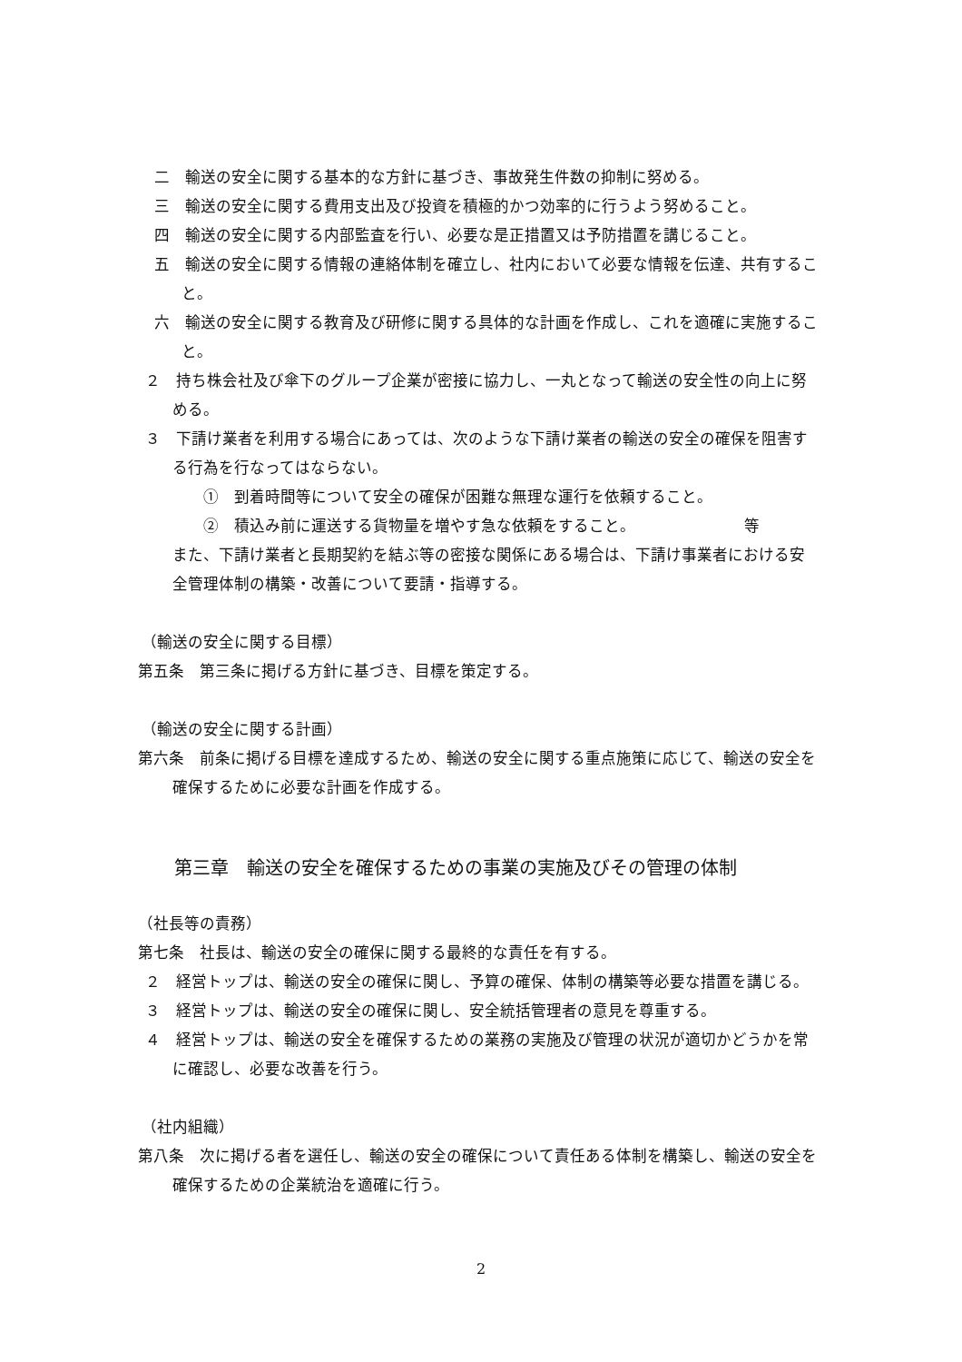二　輸送の安全に関する基本的な方針に基づき、事故発生件数の抑制に努める。
三　輸送の安全に関する費用支出及び投資を積極的かつ効率的に行うよう努めること。
四　輸送の安全に関する内部監査を行い、必要な是正措置又は予防措置を講じること。
五　輸送の安全に関する情報の連絡体制を確立し、社内において必要な情報を伝達、共有すること。
六　輸送の安全に関する教育及び研修に関する具体的な計画を作成し、これを適確に実施すること。
２　持ち株会社及び傘下のグループ企業が密接に協力し、一丸となって輸送の安全性の向上に努める。
３　下請け業者を利用する場合にあっては、次のような下請け業者の輸送の安全の確保を阻害する行為を行なってはならない。
①　到着時間等について安全の確保が困難な無理な運行を依頼すること。
②　積込み前に運送する貨物量を増やす急な依頼をすること。 等
また、下請け業者と長期契約を結ぶ等の密接な関係にある場合は、下請け事業者における安全管理体制の構築・改善について要請・指導する。
（輸送の安全に関する目標）
第五条　第三条に掲げる方針に基づき、目標を策定する。
（輸送の安全に関する計画）
第六条　前条に掲げる目標を達成するため、輸送の安全に関する重点施策に応じて、輸送の安全を確保するために必要な計画を作成する。
第三章　輸送の安全を確保するための事業の実施及びその管理の体制
（社長等の責務）
第七条　社長は、輸送の安全の確保に関する最終的な責任を有する。
２　経営トップは、輸送の安全の確保に関し、予算の確保、体制の構築等必要な措置を講じる。
３　経営トップは、輸送の安全の確保に関し、安全統括管理者の意見を尊重する。
４　経営トップは、輸送の安全を確保するための業務の実施及び管理の状況が適切かどうかを常に確認し、必要な改善を行う。
（社内組織）
第八条　次に掲げる者を選任し、輸送の安全の確保について責任ある体制を構築し、輸送の安全を確保するための企業統治を適確に行う。
2